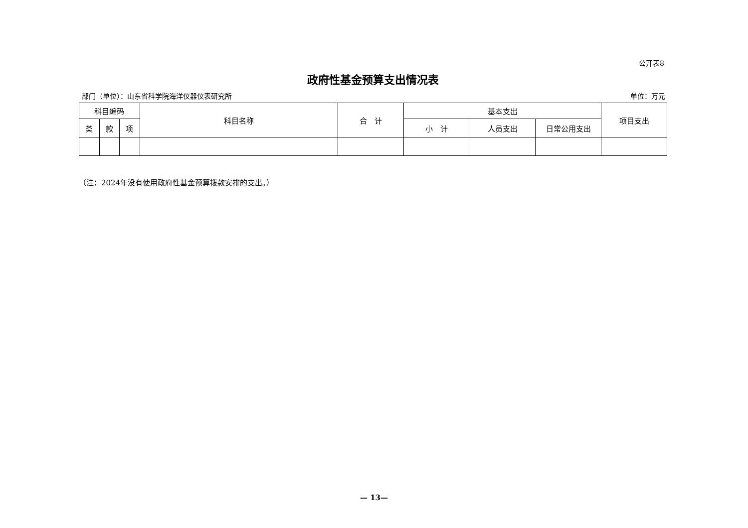公开表8
政府性基金预算支出情况表
部门（单位）：山东省科学院海洋仪器仪表研究所 单位：万元
| 科目编码 | | | 科目名称 | 合 计 | 基本支出 | | | 项目支出 |
| --- | --- | --- | --- | --- | --- | --- | --- | --- |
| 类 | 款 | 项 | | | 小 计 | 人员支出 | 日常公用支出 | |
（注：2024年没有使用政府性基金预算拨款安排的支出。）
— 13—